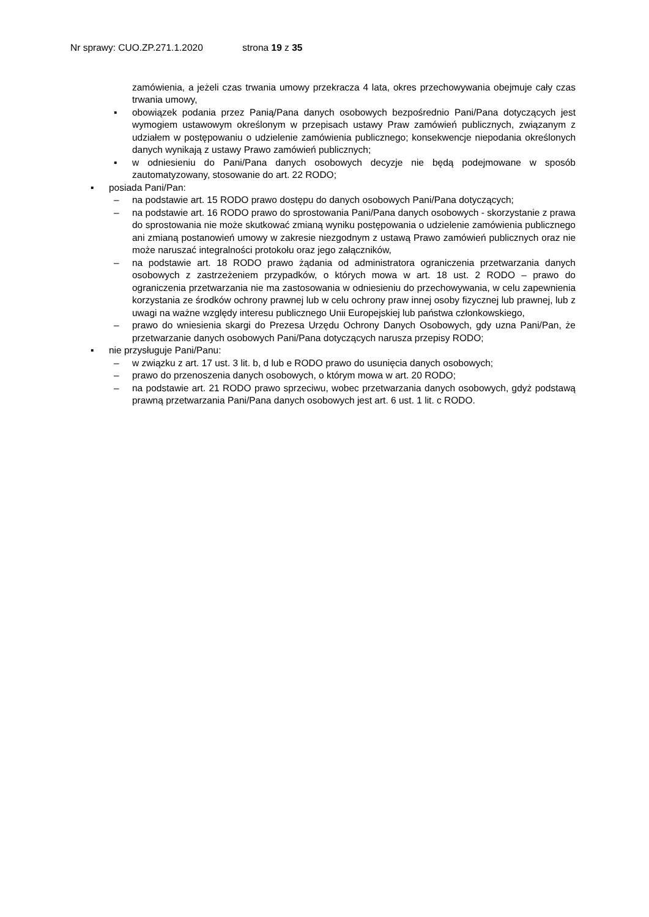Nr sprawy: CUO.ZP.271.1.2020 strona 19 z 35
zamówienia, a jeżeli czas trwania umowy przekracza 4 lata, okres przechowywania obejmuje cały czas trwania umowy,
▪ obowiązek podania przez Panią/Pana danych osobowych bezpośrednio Pani/Pana dotyczących jest wymogiem ustawowym określonym w przepisach ustawy Praw zamówień publicznych, związanym z udziałem w postępowaniu o udzielenie zamówienia publicznego; konsekwencje niepodania określonych danych wynikają z ustawy Prawo zamówień publicznych;
▪ w odniesieniu do Pani/Pana danych osobowych decyzje nie będą podejmowane w sposób zautomatyzowany, stosowanie do art. 22 RODO;
▪ posiada Pani/Pan:
– na podstawie art. 15 RODO prawo dostępu do danych osobowych Pani/Pana dotyczących;
– na podstawie art. 16 RODO prawo do sprostowania Pani/Pana danych osobowych - skorzystanie z prawa do sprostowania nie może skutkować zmianą wyniku postępowania o udzielenie zamówienia publicznego ani zmianą postanowień umowy w zakresie niezgodnym z ustawą Prawo zamówień publicznych oraz nie może naruszać integralności protokołu oraz jego załączników,
– na podstawie art. 18 RODO prawo żądania od administratora ograniczenia przetwarzania danych osobowych z zastrzeżeniem przypadków, o których mowa w art. 18 ust. 2 RODO – prawo do ograniczenia przetwarzania nie ma zastosowania w odniesieniu do przechowywania, w celu zapewnienia korzystania ze środków ochrony prawnej lub w celu ochrony praw innej osoby fizycznej lub prawnej, lub z uwagi na ważne względy interesu publicznego Unii Europejskiej lub państwa członkowskiego,
– prawo do wniesienia skargi do Prezesa Urzędu Ochrony Danych Osobowych, gdy uzna Pani/Pan, że przetwarzanie danych osobowych Pani/Pana dotyczących narusza przepisy RODO;
▪ nie przysługuje Pani/Panu:
– w związku z art. 17 ust. 3 lit. b, d lub e RODO prawo do usunięcia danych osobowych;
– prawo do przenoszenia danych osobowych, o którym mowa w art. 20 RODO;
– na podstawie art. 21 RODO prawo sprzeciwu, wobec przetwarzania danych osobowych, gdyż podstawą prawną przetwarzania Pani/Pana danych osobowych jest art. 6 ust. 1 lit. c RODO.